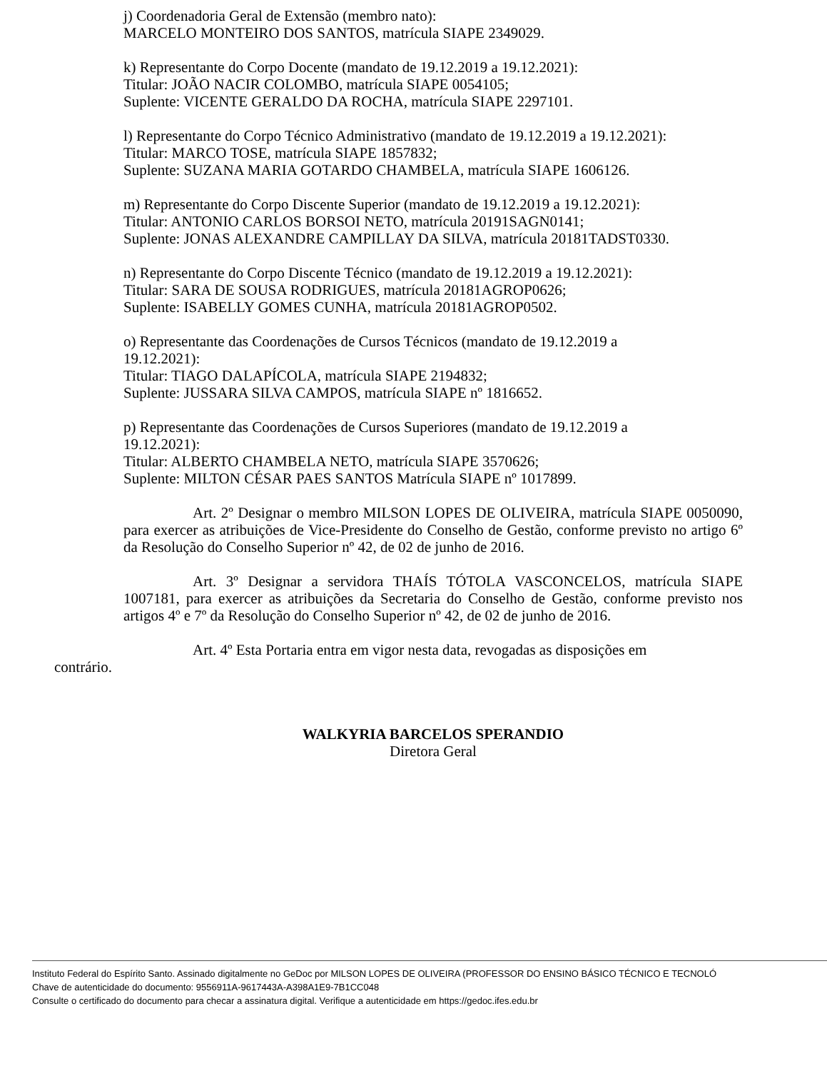j) Coordenadoria Geral de Extensão (membro nato):
MARCELO MONTEIRO DOS SANTOS, matrícula SIAPE 2349029.
k) Representante do Corpo Docente (mandato de 19.12.2019 a 19.12.2021):
Titular: JOÃO NACIR COLOMBO, matrícula SIAPE 0054105;
Suplente: VICENTE GERALDO DA ROCHA, matrícula SIAPE 2297101.
l) Representante do Corpo Técnico Administrativo (mandato de 19.12.2019 a 19.12.2021):
Titular: MARCO TOSE, matrícula SIAPE 1857832;
Suplente: SUZANA MARIA GOTARDO CHAMBELA, matrícula SIAPE 1606126.
m) Representante do Corpo Discente Superior (mandato de 19.12.2019 a 19.12.2021):
Titular: ANTONIO CARLOS BORSOI NETO, matrícula 20191SAGN0141;
Suplente: JONAS ALEXANDRE CAMPILLAY DA SILVA, matrícula 20181TADST0330.
n) Representante do Corpo Discente Técnico (mandato de 19.12.2019 a 19.12.2021):
Titular: SARA DE SOUSA RODRIGUES, matrícula 20181AGROP0626;
Suplente: ISABELLY GOMES CUNHA, matrícula 20181AGROP0502.
o) Representante das Coordenações de Cursos Técnicos (mandato de 19.12.2019 a
19.12.2021):
Titular: TIAGO DALAPÍCOLA, matrícula SIAPE 2194832;
Suplente: JUSSARA SILVA CAMPOS, matrícula SIAPE nº 1816652.
p) Representante das Coordenações de Cursos Superiores (mandato de 19.12.2019 a
19.12.2021):
Titular: ALBERTO CHAMBELA NETO, matrícula SIAPE 3570626;
Suplente: MILTON CÉSAR PAES SANTOS Matrícula SIAPE nº 1017899.
Art. 2º Designar o membro MILSON LOPES DE OLIVEIRA, matrícula SIAPE 0050090, para exercer as atribuições de Vice-Presidente do Conselho de Gestão, conforme previsto no artigo 6º da Resolução do Conselho Superior nº 42, de 02 de junho de 2016.
Art. 3º Designar a servidora THAÍS TÓTOLA VASCONCELOS, matrícula SIAPE 1007181, para exercer as atribuições da Secretaria do Conselho de Gestão, conforme previsto nos artigos 4º e 7º da Resolução do Conselho Superior nº 42, de 02 de junho de 2016.
Art. 4º Esta Portaria entra em vigor nesta data, revogadas as disposições em
contrário.
WALKYRIA BARCELOS SPERANDIO
Diretora Geral
Instituto Federal do Espírito Santo. Assinado digitalmente no GeDoc por MILSON LOPES DE OLIVEIRA (PROFESSOR DO ENSINO BÁSICO TÉCNICO E TECNOLÓ
Chave de autenticidade do documento: 9556911A-9617443A-A398A1E9-7B1CC048
Consulte o certificado do documento para checar a assinatura digital. Verifique a autenticidade em https://gedoc.ifes.edu.br